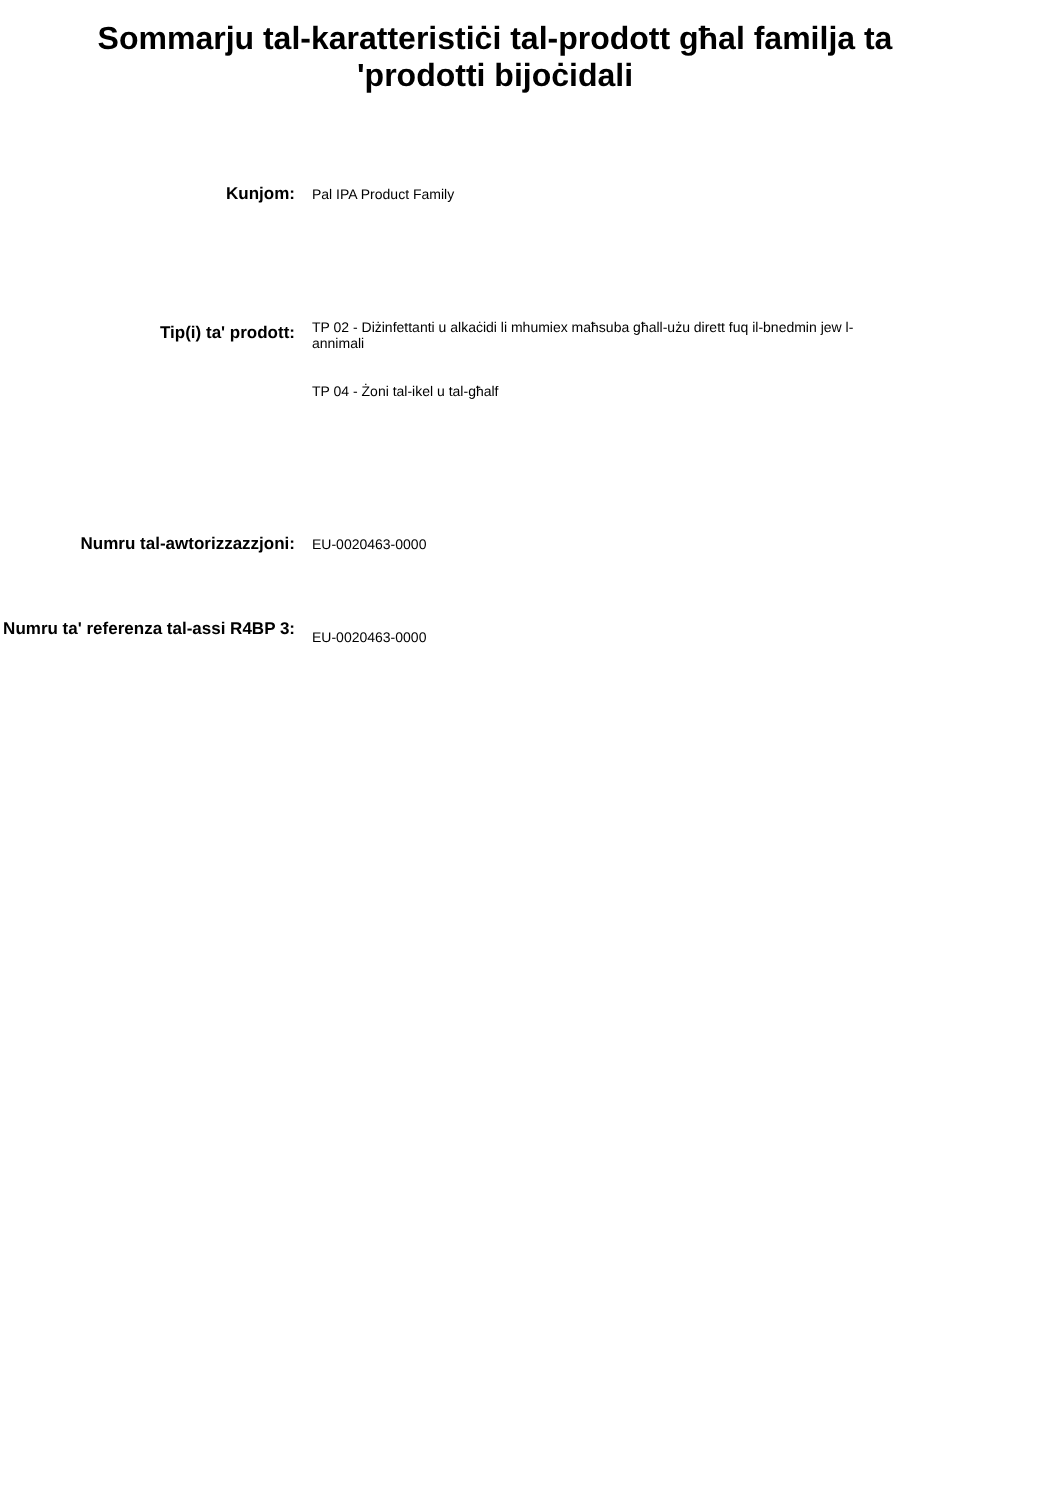Sommarju tal-karatteristiċi tal-prodott għal familja ta
'prodotti bijoċidali
Kunjom:
Pal IPA Product Family
Tip(i) ta' prodott:
TP 02 - Diżinfettanti u alkaċidi li mhumiex maħsuba għall-użu dirett fuq il-bnedmin jew l-annimali
TP 04 - Żoni tal-ikel u tal-għalf
Numru tal-awtorizzazzjoni:
EU-0020463-0000
Numru ta' referenza tal-assi R4BP 3:
EU-0020463-0000